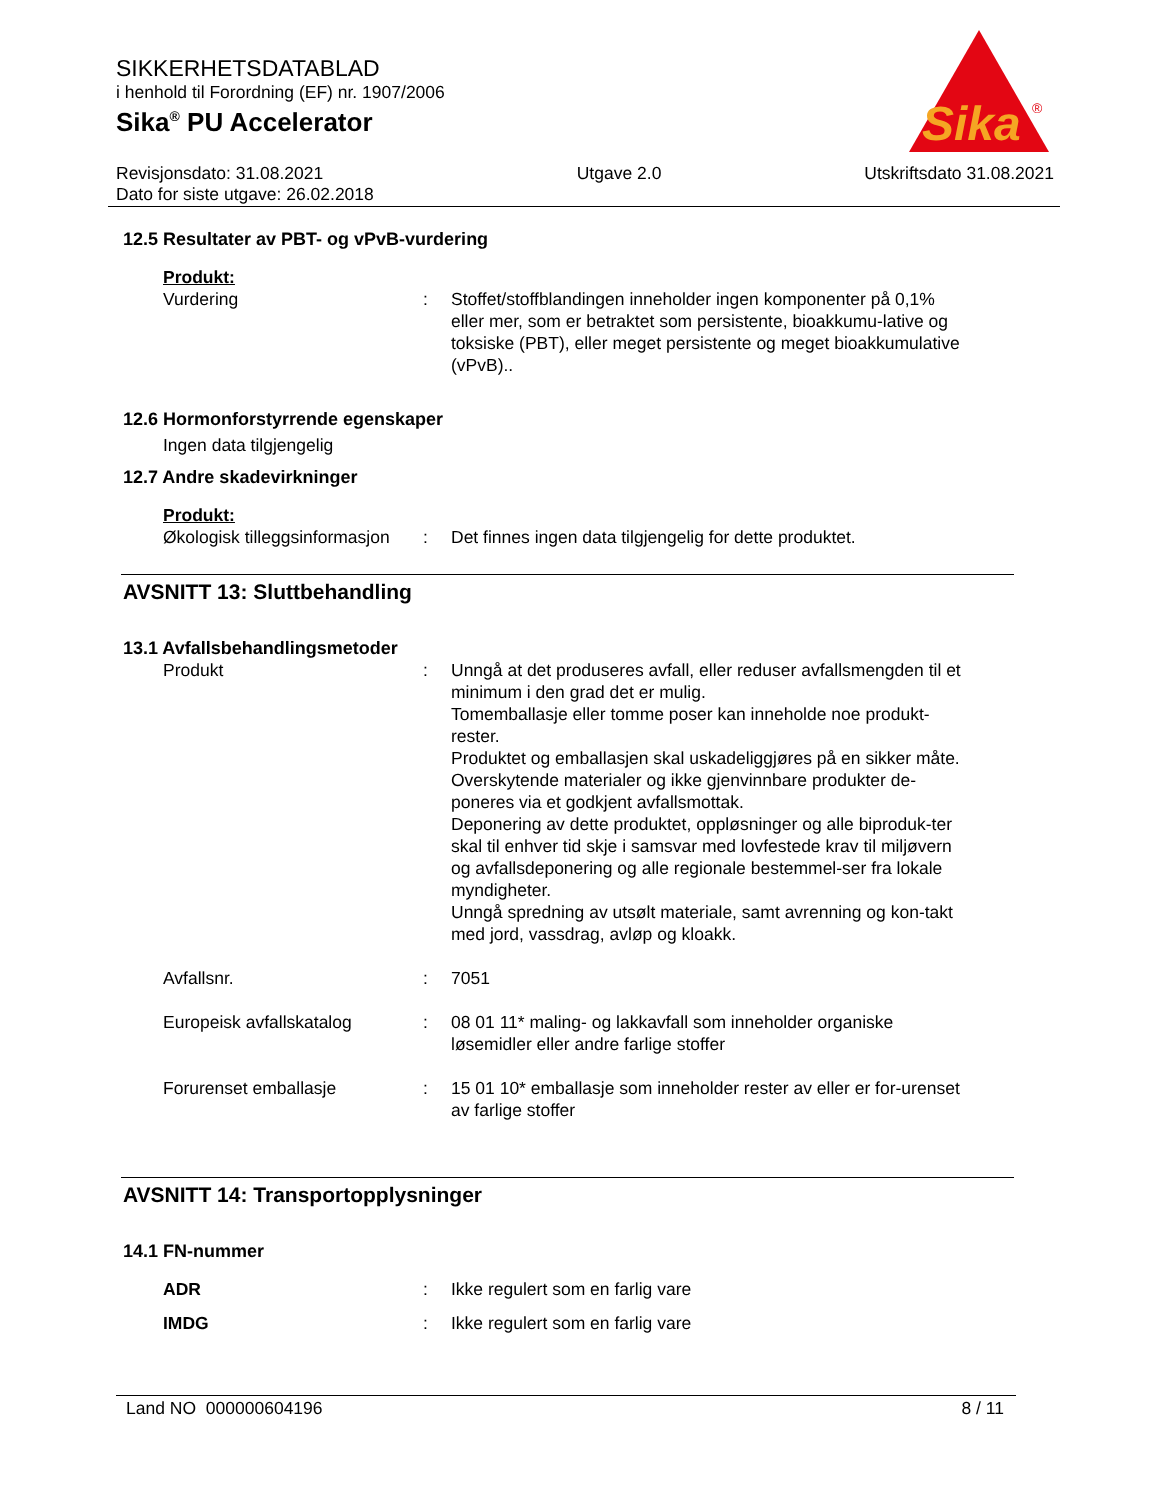SIKKERHETSDATABLAD
i henhold til Forordning (EF) nr. 1907/2006
Sika<sup>®</sup> PU Accelerator
Sika
®
Revisjonsdato: 31.08.2021
Dato for siste utgave: 26.02.2018
Utgave 2.0 Utskriftsdato 31.08.2021
12.5 Resultater av PBT- og vPvB-vurdering
Produkt:
Vurdering : Stoffet/stoffblandingen inneholder ingen komponenter på 0,1% eller mer, som er betraktet som persistente, bioakkumu-lative og toksiske (PBT), eller meget persistente og meget bioakkumulative (vPvB)..
12.6 Hormonforstyrrende egenskaper
Ingen data tilgjengelig
12.7 Andre skadevirkninger
Produkt:
Økologisk tilleggsinformasjon
: Det finnes ingen data tilgjengelig for dette produktet.
AVSNITT 13: Sluttbehandling
13.1 Avfallsbehandlingsmetoder
Produkt : Unngå at det produseres avfall, eller reduser avfallsmengden til et minimum i den grad det er mulig.
Tomemballasje eller tomme poser kan inneholde noe produkt-rester.
Produktet og emballasjen skal uskadeliggjøres på en sikker måte.
Overskytende materialer og ikke gjenvinnbare produkter de-poneres via et godkjent avfallsmottak.
Deponering av dette produktet, oppløsninger og alle biproduk-ter skal til enhver tid skje i samsvar med lovfestede krav til miljøvern og avfallsdeponering og alle regionale bestemmel-ser fra lokale myndigheter.
Unngå spredning av utsølt materiale, samt avrenning og kon-takt med jord, vassdrag, avløp og kloakk.
Avfallsnr. : 7051
Europeisk avfallskatalog : 08 01 11* maling- og lakkavfall som inneholder organiske løsemidler eller andre farlige stoffer
Forurenset emballasje : 15 01 10* emballasje som inneholder rester av eller er for-urenset av farlige stoffer
AVSNITT 14: Transportopplysninger
14.1 FN-nummer
ADR : Ikke regulert som en farlig vare
IMDG : Ikke regulert som en farlig vare
Land NO 000000604196 8 / 11